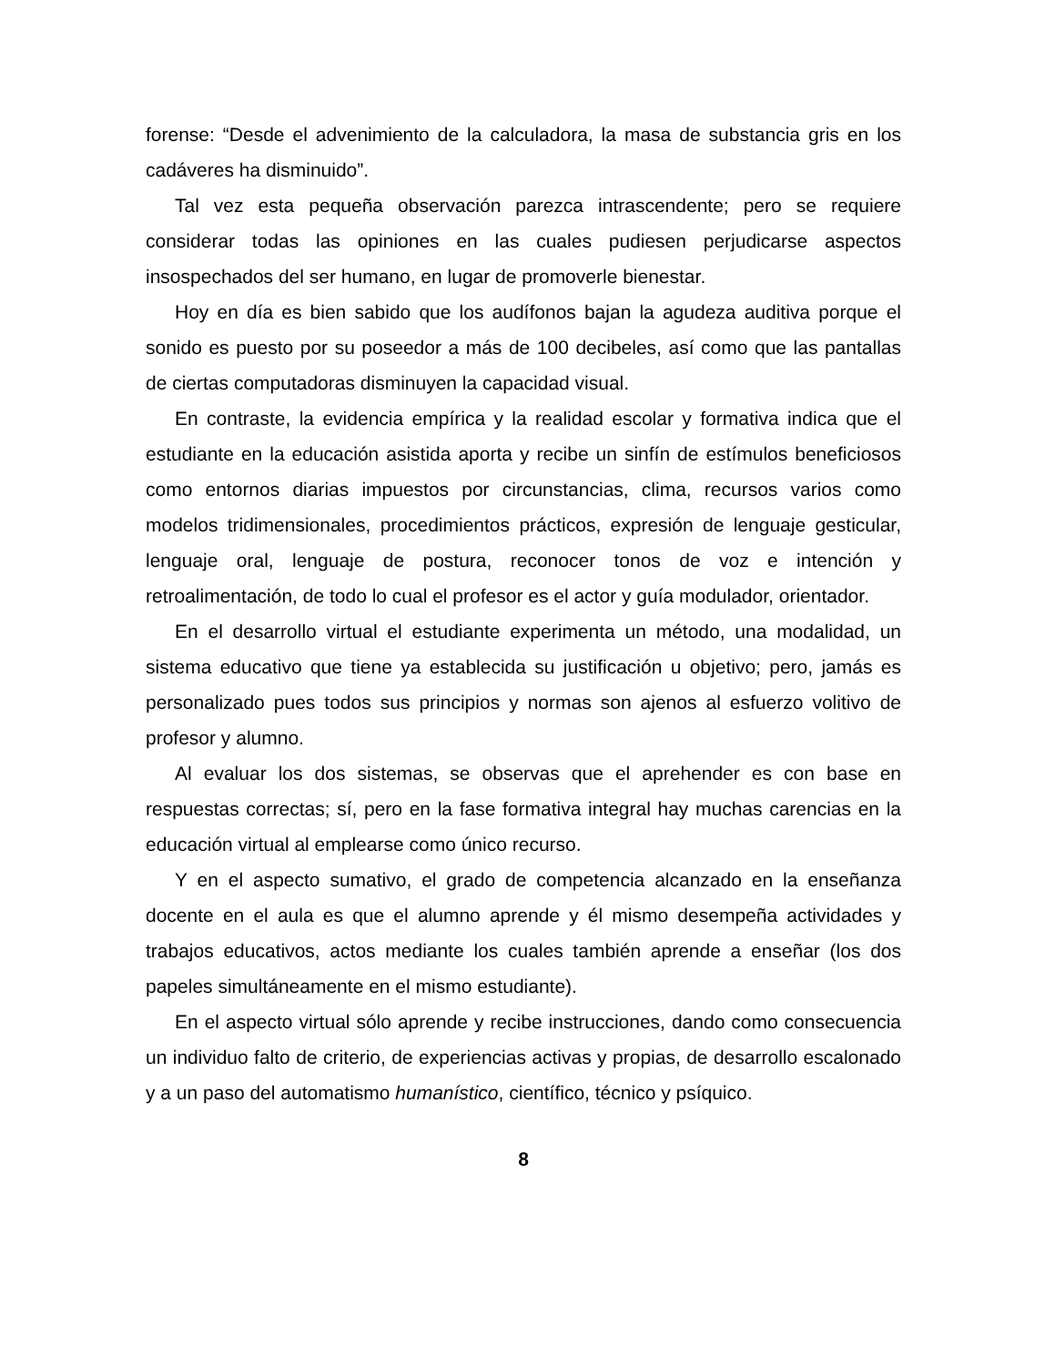forense: “Desde el advenimiento de la calculadora, la masa de substancia gris en los cadáveres ha disminuido”.
Tal vez esta pequeña observación parezca intrascendente; pero se requiere considerar todas las opiniones en las cuales pudiesen perjudicarse aspectos insospechados del ser humano, en lugar de promoverle bienestar.
Hoy en día es bien sabido que los audífonos bajan la agudeza auditiva porque el sonido es puesto por su poseedor a más de 100 decibeles, así como que las pantallas de ciertas computadoras disminuyen la capacidad visual.
En contraste, la evidencia empírica y la realidad escolar y formativa indica que el estudiante en la educación asistida aporta y recibe un sinfín de estímulos beneficiosos como entornos diarias impuestos por circunstancias, clima, recursos varios como modelos tridimensionales, procedimientos prácticos, expresión de lenguaje gesticular, lenguaje oral, lenguaje de postura, reconocer tonos de voz e intención y retroalimentación, de todo lo cual el profesor es el actor y guía modulador, orientador.
En el desarrollo virtual el estudiante experimenta un método, una modalidad, un sistema educativo que tiene ya establecida su justificación u objetivo; pero, jamás es personalizado pues todos sus principios y normas son ajenos al esfuerzo volitivo de profesor y alumno.
Al evaluar los dos sistemas, se observas que el aprehender es con base en respuestas correctas; sí, pero en la fase formativa integral hay muchas carencias en la educación virtual al emplearse como único recurso.
Y en el aspecto sumativo, el grado de competencia alcanzado en la enseñanza docente en el aula es que el alumno aprende y él mismo desempeña actividades y trabajos educativos, actos mediante los cuales también aprende a enseñar (los dos papeles simultáneamente en el mismo estudiante).
En el aspecto virtual sólo aprende y recibe instrucciones, dando como consecuencia un individuo falto de criterio, de experiencias activas y propias, de desarrollo escalonado y a un paso del automatismo humanístico, científico, técnico y psíquico.
8